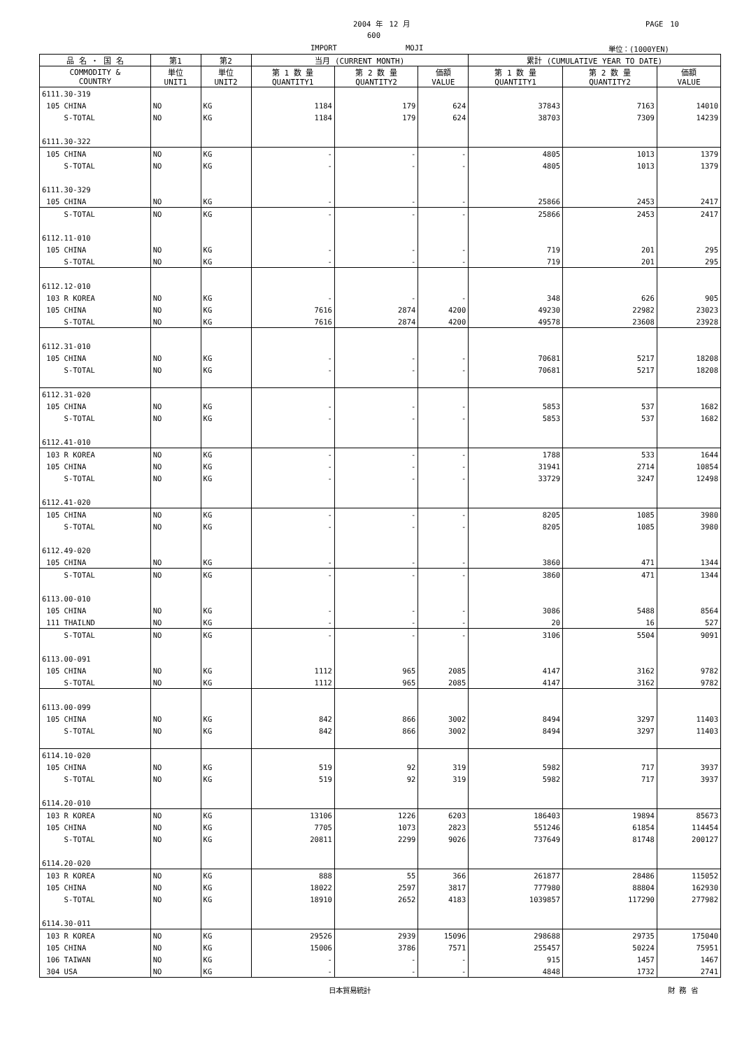2004 年　12 月 PAGE　10
600
IMPORT MOJI 単位：(1000YEN)
| 品 名 ・ 国 名 | 第1 | 第2 | 当月 (CURRENT MONTH) | | | 累計 (CUMULATIVE YEAR TO DATE) | | |
| --- | --- | --- | --- | --- | --- | --- | --- | --- |
| COMMODITY & COUNTRY | 単位 UNIT1 | 単位 UNIT2 | 第 1 数 量 QUANTITY1 | 第 2 数 量 QUANTITY2 | 価額 VALUE | 第 1 数 量 QUANTITY1 | 第 2 数 量 QUANTITY2 | 価額 VALUE |
| 6111.30-319 | | | | | | | | |
| 105 CHINA | NO | KG | 1184 | 179 | 624 | 37843 | 7163 | 14010 |
| S-TOTAL | NO | KG | 1184 | 179 | 624 | 38703 | 7309 | 14239 |
| 6111.30-322 | | | | | | | | |
| 105 CHINA | NO | KG | - | - | - | 4805 | 1013 | 1379 |
| S-TOTAL | NO | KG | - | - | - | 4805 | 1013 | 1379 |
| 6111.30-329 | | | | | | | | |
| 105 CHINA | NO | KG | - | - | - | 25866 | 2453 | 2417 |
| S-TOTAL | NO | KG | - | - | - | 25866 | 2453 | 2417 |
| 6112.11-010 | | | | | | | | |
| 105 CHINA | NO | KG | - | - | - | 719 | 201 | 295 |
| S-TOTAL | NO | KG | - | - | - | 719 | 201 | 295 |
| 6112.12-010 | | | | | | | | |
| 103 R KOREA | NO | KG | - | - | - | 348 | 626 | 905 |
| 105 CHINA | NO | KG | 7616 | 2874 | 4200 | 49230 | 22982 | 23023 |
| S-TOTAL | NO | KG | 7616 | 2874 | 4200 | 49578 | 23608 | 23928 |
| 6112.31-010 | | | | | | | | |
| 105 CHINA | NO | KG | - | - | - | 70681 | 5217 | 18208 |
| S-TOTAL | NO | KG | - | - | - | 70681 | 5217 | 18208 |
| 6112.31-020 | | | | | | | | |
| 105 CHINA | NO | KG | - | - | - | 5853 | 537 | 1682 |
| S-TOTAL | NO | KG | - | - | - | 5853 | 537 | 1682 |
| 6112.41-010 | | | | | | | | |
| 103 R KOREA | NO | KG | - | - | - | 1788 | 533 | 1644 |
| 105 CHINA | NO | KG | - | - | - | 31941 | 2714 | 10854 |
| S-TOTAL | NO | KG | - | - | - | 33729 | 3247 | 12498 |
| 6112.41-020 | | | | | | | | |
| 105 CHINA | NO | KG | - | - | - | 8205 | 1085 | 3980 |
| S-TOTAL | NO | KG | - | - | - | 8205 | 1085 | 3980 |
| 6112.49-020 | | | | | | | | |
| 105 CHINA | NO | KG | - | - | - | 3860 | 471 | 1344 |
| S-TOTAL | NO | KG | - | - | - | 3860 | 471 | 1344 |
| 6113.00-010 | | | | | | | | |
| 105 CHINA | NO | KG | - | - | - | 3086 | 5488 | 8564 |
| 111 THAILND | NO | KG | - | - | - | 20 | 16 | 527 |
| S-TOTAL | NO | KG | - | - | - | 3106 | 5504 | 9091 |
| 6113.00-091 | | | | | | | | |
| 105 CHINA | NO | KG | 1112 | 965 | 2085 | 4147 | 3162 | 9782 |
| S-TOTAL | NO | KG | 1112 | 965 | 2085 | 4147 | 3162 | 9782 |
| 6113.00-099 | | | | | | | | |
| 105 CHINA | NO | KG | 842 | 866 | 3002 | 8494 | 3297 | 11403 |
| S-TOTAL | NO | KG | 842 | 866 | 3002 | 8494 | 3297 | 11403 |
| 6114.10-020 | | | | | | | | |
| 105 CHINA | NO | KG | 519 | 92 | 319 | 5982 | 717 | 3937 |
| S-TOTAL | NO | KG | 519 | 92 | 319 | 5982 | 717 | 3937 |
| 6114.20-010 | | | | | | | | |
| 103 R KOREA | NO | KG | 13106 | 1226 | 6203 | 186403 | 19894 | 85673 |
| 105 CHINA | NO | KG | 7705 | 1073 | 2823 | 551246 | 61854 | 114454 |
| S-TOTAL | NO | KG | 20811 | 2299 | 9026 | 737649 | 81748 | 200127 |
| 6114.20-020 | | | | | | | | |
| 103 R KOREA | NO | KG | 888 | 55 | 366 | 261877 | 28486 | 115052 |
| 105 CHINA | NO | KG | 18022 | 2597 | 3817 | 777980 | 88804 | 162930 |
| S-TOTAL | NO | KG | 18910 | 2652 | 4183 | 1039857 | 117290 | 277982 |
| 6114.30-011 | | | | | | | | |
| 103 R KOREA | NO | KG | 29526 | 2939 | 15096 | 298688 | 29735 | 175040 |
| 105 CHINA | NO | KG | 15006 | 3786 | 7571 | 255457 | 50224 | 75951 |
| 106 TAIWAN | NO | KG | - | - | - | 915 | 1457 | 1467 |
| 304 USA | NO | KG | - | - | - | 4848 | 1732 | 2741 |
日本貿易統計 財 務 省